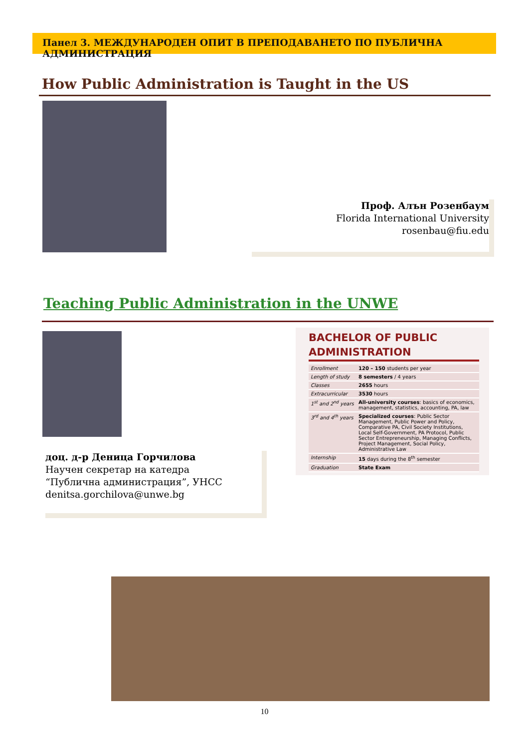Панел 3. МЕЖДУНАРОДЕН ОПИТ В ПРЕПОДАВАНЕТО ПО ПУБЛИЧНА АДМИНИСТРАЦИЯ
How Public Administration is Taught in the US
Проф. Алън Розенбаум
Florida International University
rosenbau@fiu.edu
Teaching Public Administration in the UNWE
доц. д-р Деница Горчилова
Научен секретар на катедра
“Публична администрация”, УНСС
denitsa.gorchilova@unwe.bg
BACHELOR OF PUBLIC
ADMINISTRATION
| Enrollment | 120 – 150 students per year |
| Length of study | 8 semesters / 4 years |
| Classes | 2655 hours |
| Extracurricular | 3530 hours |
| 1<sup>st</sup> and 2<sup>nd</sup> years | All-university courses : basics of economics, management, statistics, accounting, PA, law |
| 3<sup>rd</sup> and 4<sup>th</sup> years | Specialized courses : Public Sector Management, Public Power and Policy, Comparative PA, Civil Society Institutions, Local Self-Government, PA Protocol, Public Sector Entrepreneurship, Managing Conflicts, Project Management, Social Policy, Administrative Law |
| Internship | 15 days during the 8<sup>th</sup> semester |
| Graduation | State Exam |
10